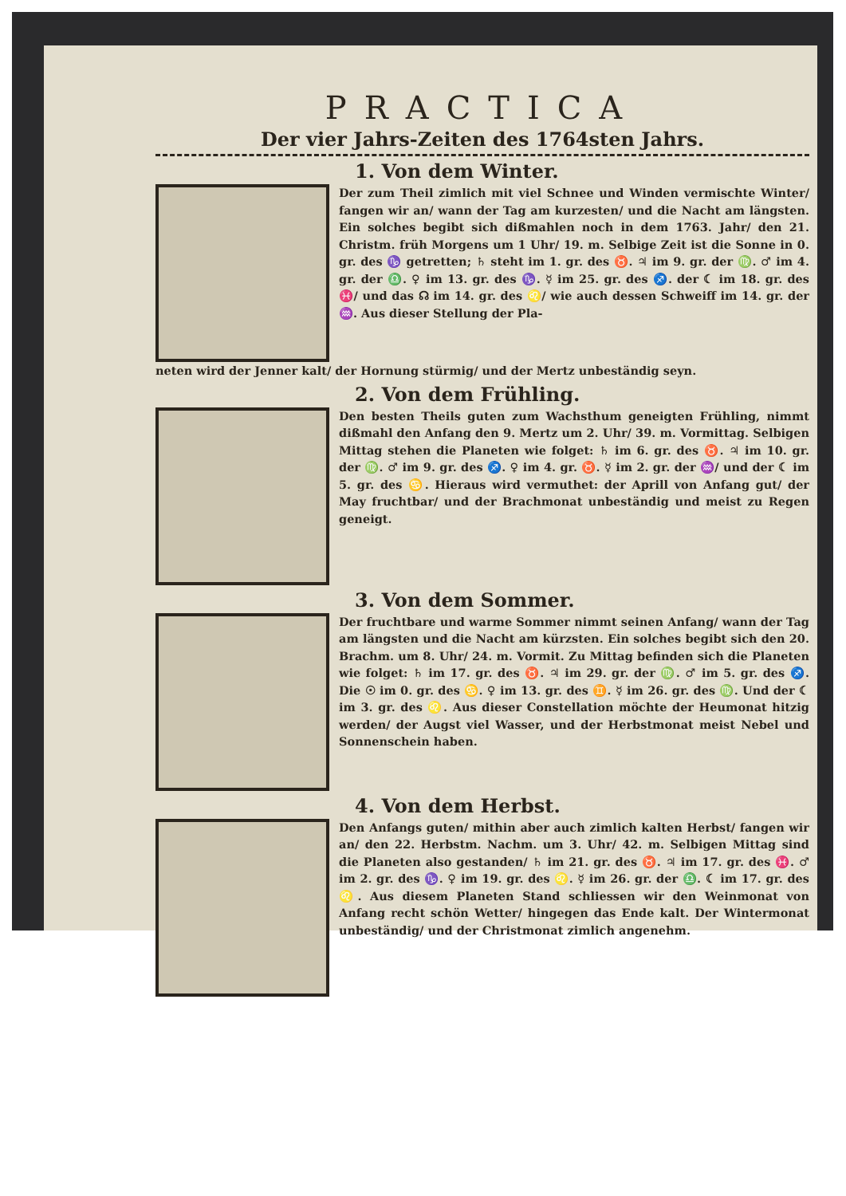PRACTICA
Der vier Jahrs-Zeiten des 1764sten Jahrs.
1. Von dem Winter.
Der zum Theil zimlich mit viel Schnee und Winden vermischte Winter/ fangen wir an/ wann der Tag am kurzesten/ und die Nacht am längsten. Ein solches begibt sich dißmahlen noch in dem 1763. Jahr/ den 21. Christm. früh Morgens um 1 Uhr/ 19. m. Selbige Zeit ist die Sonne in 0. gr. des ♑ getretten; ♄ steht im 1. gr. des ♉. ♃ im 9. gr. der ♍. ♂ im 4. gr. der ♎. ♀ im 13. gr. des ♑. ☿ im 25. gr. des ♐. der ☾ im 18. gr. des ♓/ und das ☊ im 14. gr. des ♌/ wie auch dessen Schweiff im 14. gr. der ♒. Aus dieser Stellung der Pla-
neten wird der Jenner kalt/ der Hornung stürmig/ und der Mertz unbeständig seyn.
2. Von dem Frühling.
Den besten Theils guten zum Wachsthum geneigten Frühling, nimmt dißmahl den Anfang den 9. Mertz um 2. Uhr/ 39. m. Vormittag. Selbigen Mittag stehen die Planeten wie folget: ♄ im 6. gr. des ♉. ♃ im 10. gr. der ♍. ♂ im 9. gr. des ♐. ♀ im 4. gr. ♉. ☿ im 2. gr. der ♒/ und der ☾ im 5. gr. des ♋. Hieraus wird vermuthet: der Aprill von Anfang gut/ der May fruchtbar/ und der Brachmonat unbeständig und meist zu Regen geneigt.
3. Von dem Sommer.
Der fruchtbare und warme Sommer nimmt seinen Anfang/ wann der Tag am längsten und die Nacht am kürzsten. Ein solches begibt sich den 20. Brachm. um 8. Uhr/ 24. m. Vormit. Zu Mittag befinden sich die Planeten wie folget: ♄ im 17. gr. des ♉. ♃ im 29. gr. der ♍. ♂ im 5. gr. des ♐. Die ☉ im 0. gr. des ♋. ♀ im 13. gr. des ♊. ☿ im 26. gr. des ♍. Und der ☾ im 3. gr. des ♌. Aus dieser Constellation möchte der Heumonat hitzig werden/ der Augst viel Wasser, und der Herbstmonat meist Nebel und Sonnenschein haben.
4. Von dem Herbst.
Den Anfangs guten/ mithin aber auch zimlich kalten Herbst/ fangen wir an/ den 22. Herbstm. Nachm. um 3. Uhr/ 42. m. Selbigen Mittag sind die Planeten also gestanden/ ♄ im 21. gr. des ♉. ♃ im 17. gr. des ♓. ♂ im 2. gr. des ♑. ♀ im 19. gr. des ♌. ☿ im 26. gr. der ♎. ☾ im 17. gr. des ♌. Aus diesem Planeten Stand schliessen wir den Weinmonat von Anfang recht schön Wetter/ hingegen das Ende kalt. Der Wintermonat unbeständig/ und der Christmonat zimlich angenehm.